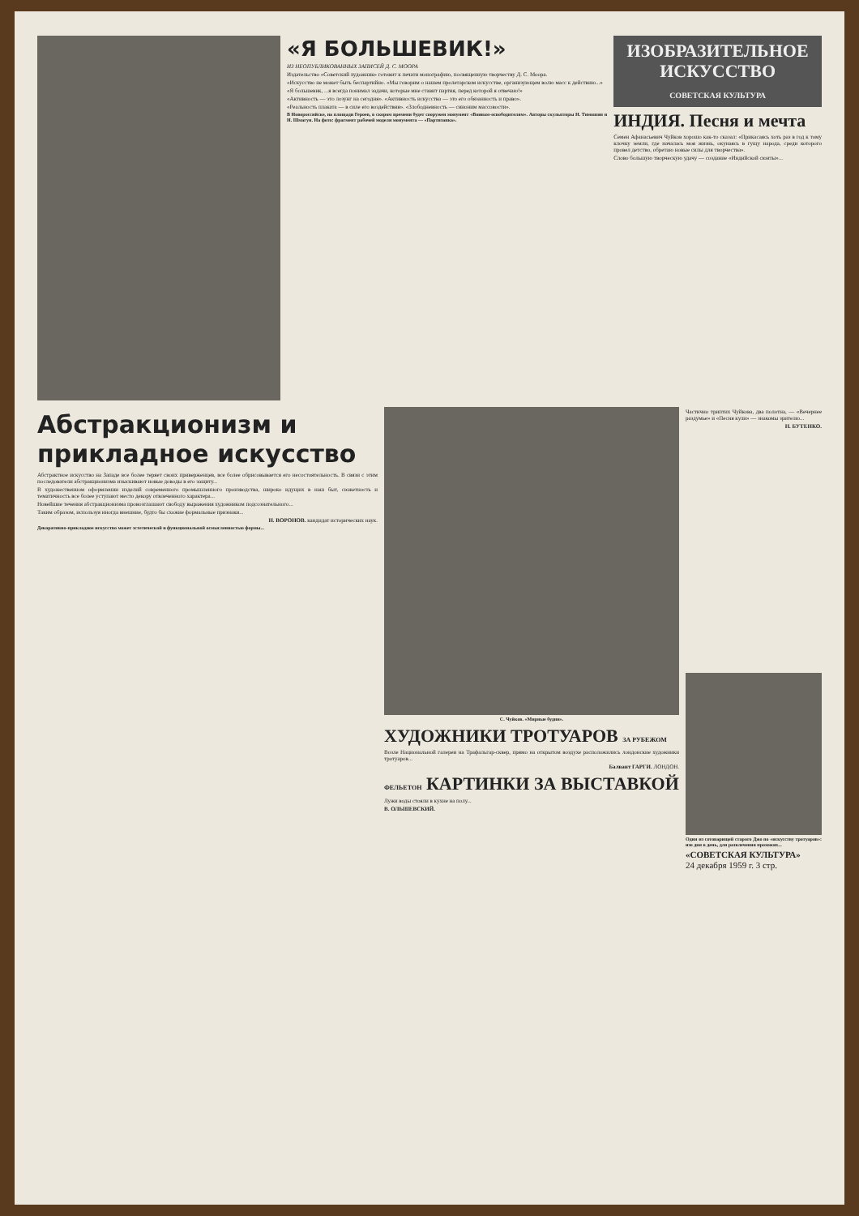«Я БОЛЬШЕВИК!»
ИЗ НЕОПУБЛИКОВАННЫХ ЗАПИСЕЙ Д. С. МООРА
Издательство «Советский художник» готовит к печати монографию, посвященную творчеству Д. С. Моора.
«Искусство не может быть беспартийно. «Мы говорим о нашем пролетарском искусстве, организующем волю масс к действию...»
«Я большевик, ...я всегда понимал задачи, которые мне ставит партия, перед которой я отвечаю!»
«Активность — это лозунг на сегодня». «Активность искусства — это его обязанность и право».
«Реальность плаката — в силе его воздействия». «Злободневность — синоним массовости».
В Новороссийске, на площади Героев, в скором времени будет сооружен монумент «Воинам-освободителям». Авторы скульпторы Н. Тимошин и Н. Шмагун. На фото: фрагмент рабочей модели монумента — «Партизанка».
ИЗОБРАЗИТЕЛЬНОЕ ИСКУССТВО
СОВЕТСКАЯ КУЛЬТУРА
ИНДИЯ. Песня и мечта
Семен Афанасьевич Чуйков хорошо как-то сказал: «Прикасаясь хоть раз в год к тому клочку земли, где началась моя жизнь, окунаясь в гущу народа, среди которого провел детство, обретаю новые силы для творчества».
Слово большую творческую удачу — создание «Индийской сюиты»...
Абстракционизм и прикладное искусство
Абстрактное искусство на Западе все более теряет своих приверженцев, все более обрисовывается его несостоятельность. В связи с этим последователи абстракционизма изыскивают новые доводы в его защиту...
В художественном оформлении изделий современного промышленного производства, широко идущих в наш быт, сюжетность и тематичность все более уступают место декору отвлеченного характера...
Новейшие течения абстракционизма провозглашают свободу выражения художником подсознательного...
Таким образом, используя иногда внешние, будто бы схожие формальные признаки...
Н. ВОРОНОВ. кандидат исторических наук.
Декоративно-прикладное искусство может эстетической и функциональной осмысленностью формы...
С. Чуйков. «Мирные будни».
ХУДОЖНИКИ ТРОТУАРОВ ЗА РУБЕЖОМ
Возле Национальной галереи на Трафальгар-сквер, прямо на открытом воздухе расположились лондонские художники тротуаров...
Балвант ГАРГИ. ЛОНДОН.
ФЕЛЬЕТОН КАРТИНКИ ЗА ВЫСТАВКОЙ
Лужи воды стояли в кухне на полу...
В. ОЛЬШЕВСКИЙ.
Частично триптих Чуйкова, два полотна, — «Вечернее раздумье» и «Песня кули» — знакомы зрителю...
Н. БУТЕНКО.
Один из сотоварищей старого Джо по «искусству тротуаров»: изо дня в день, для развлечения прохожих...
«СОВЕТСКАЯ КУЛЬТУРА»
24 декабря 1959 г. 3 стр.